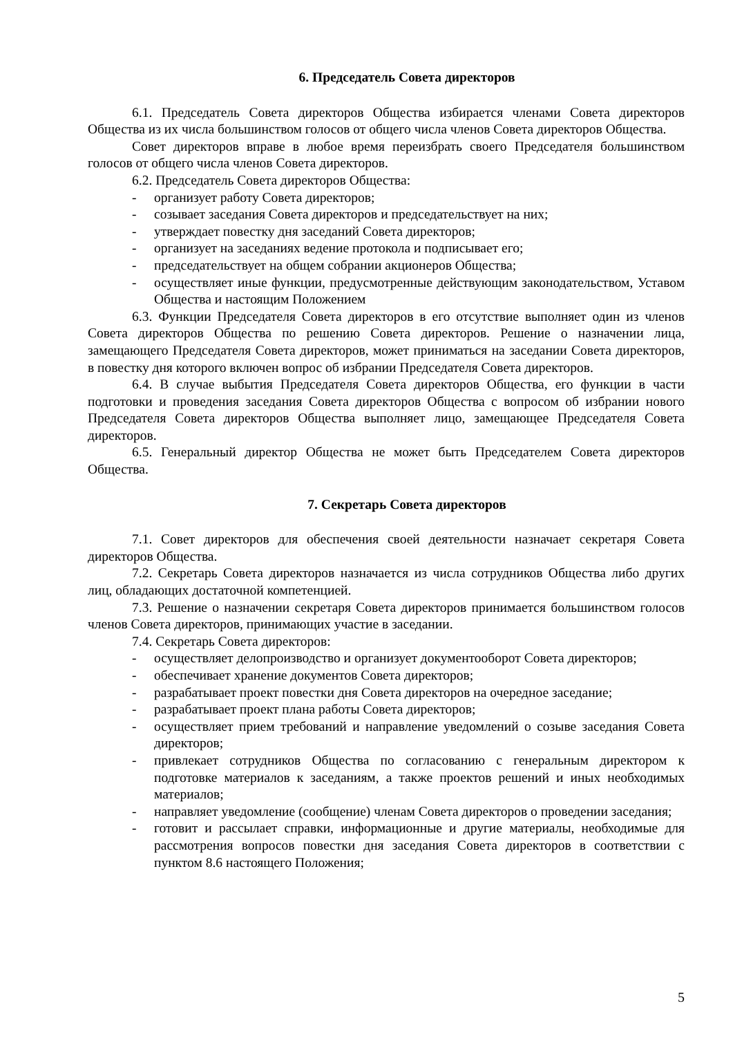6. Председатель Совета директоров
6.1. Председатель Совета директоров Общества избирается членами Совета директоров Общества из их числа большинством голосов от общего числа членов Совета директоров Общества.
Совет директоров вправе в любое время переизбрать своего Председателя большинством голосов от общего числа членов Совета директоров.
6.2. Председатель Совета директоров Общества:
- организует работу Совета директоров;
- созывает заседания Совета директоров и председательствует на них;
- утверждает повестку дня заседаний Совета директоров;
- организует на заседаниях ведение протокола и подписывает его;
- председательствует на общем собрании акционеров Общества;
- осуществляет иные функции, предусмотренные действующим законодательством, Уставом Общества и настоящим Положением
6.3. Функции Председателя Совета директоров в его отсутствие выполняет один из членов Совета директоров Общества по решению Совета директоров. Решение о назначении лица, замещающего Председателя Совета директоров, может приниматься на заседании Совета директоров, в повестку дня которого включен вопрос об избрании Председателя Совета директоров.
6.4. В случае выбытия Председателя Совета директоров Общества, его функции в части подготовки и проведения заседания Совета директоров Общества с вопросом об избрании нового Председателя Совета директоров Общества выполняет лицо, замещающее Председателя Совета директоров.
6.5. Генеральный директор Общества не может быть Председателем Совета директоров Общества.
7. Секретарь Совета директоров
7.1. Совет директоров для обеспечения своей деятельности назначает секретаря Совета директоров Общества.
7.2. Секретарь Совета директоров назначается из числа сотрудников Общества либо других лиц, обладающих достаточной компетенцией.
7.3. Решение о назначении секретаря Совета директоров принимается большинством голосов членов Совета директоров, принимающих участие в заседании.
7.4. Секретарь Совета директоров:
- осуществляет делопроизводство и организует документооборот Совета директоров;
- обеспечивает хранение документов Совета директоров;
- разрабатывает проект повестки дня Совета директоров на очередное заседание;
- разрабатывает проект плана работы Совета директоров;
- осуществляет прием требований и направление уведомлений о созыве заседания Совета директоров;
- привлекает сотрудников Общества по согласованию с генеральным директором к подготовке материалов к заседаниям, а также проектов решений и иных необходимых материалов;
- направляет уведомление (сообщение) членам Совета директоров о проведении заседания;
- готовит и рассылает справки, информационные и другие материалы, необходимые для рассмотрения вопросов повестки дня заседания Совета директоров в соответствии с пунктом 8.6 настоящего Положения;
5